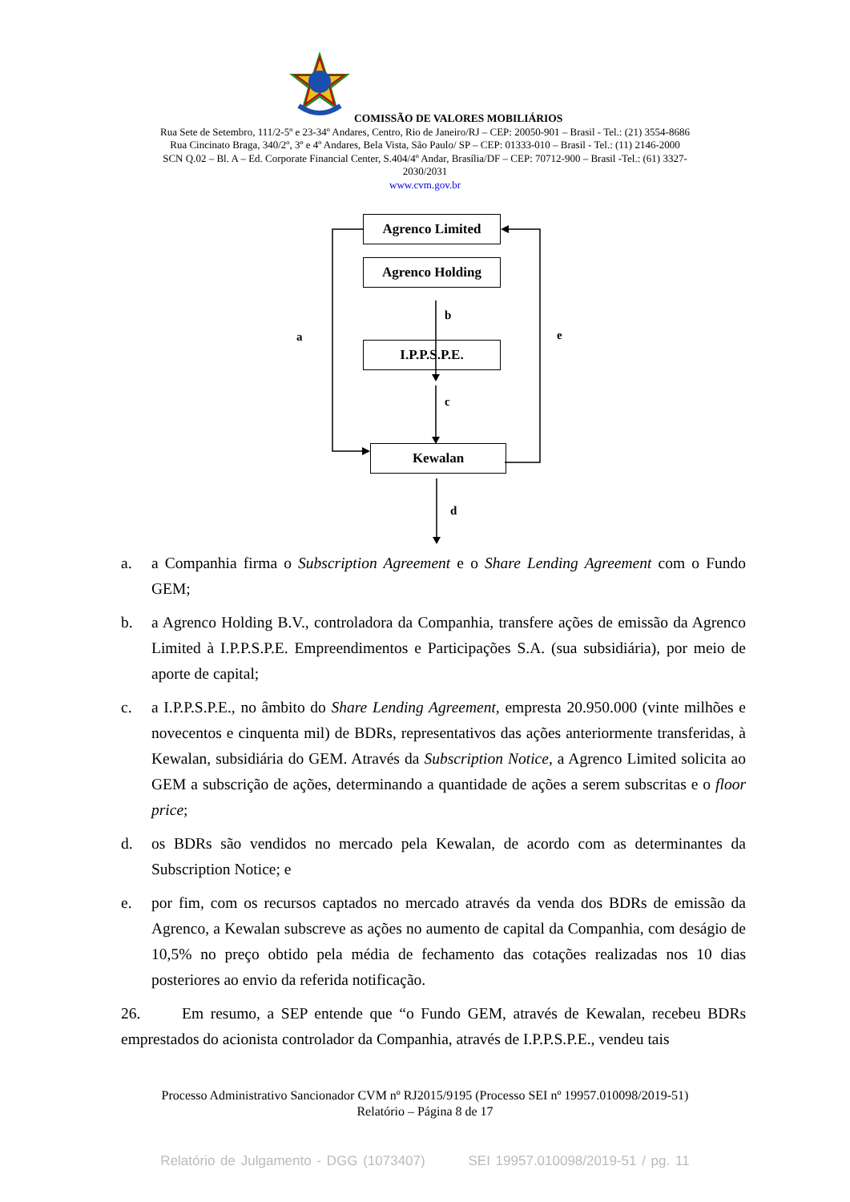COMISSÃO DE VALORES MOBILIÁRIOS
Rua Sete de Setembro, 111/2-5º e 23-34º Andares, Centro, Rio de Janeiro/RJ – CEP: 20050-901 – Brasil - Tel.: (21) 3554-8686
Rua Cincinato Braga, 340/2º, 3º e 4º Andares, Bela Vista, São Paulo/ SP – CEP: 01333-010 – Brasil - Tel.: (11) 2146-2000
SCN Q.02 – Bl. A – Ed. Corporate Financial Center, S.404/4º Andar, Brasília/DF – CEP: 70712-900 – Brasil -Tel.: (61) 3327-
2030/2031
www.cvm.gov.br
Agrenco Limited
Agrenco Holding
I.P.P.S.P.E.
Kewalan
b
a e
c
d
a. a Companhia firma o Subscription Agreement e o Share Lending Agreement com o Fundo GEM;
b. a Agrenco Holding B.V., controladora da Companhia, transfere ações de emissão da Agrenco Limited à I.P.P.S.P.E. Empreendimentos e Participações S.A. (sua subsidiária), por meio de aporte de capital;
c. a I.P.P.S.P.E., no âmbito do Share Lending Agreement, empresta 20.950.000 (vinte milhões e novecentos e cinquenta mil) de BDRs, representativos das ações anteriormente transferidas, à Kewalan, subsidiária do GEM. Através da Subscription Notice, a Agrenco Limited solicita ao GEM a subscrição de ações, determinando a quantidade de ações a serem subscritas e o floor price;
d. os BDRs são vendidos no mercado pela Kewalan, de acordo com as determinantes da Subscription Notice; e
e. por fim, com os recursos captados no mercado através da venda dos BDRs de emissão da Agrenco, a Kewalan subscreve as ações no aumento de capital da Companhia, com deságio de 10,5% no preço obtido pela média de fechamento das cotações realizadas nos 10 dias posteriores ao envio da referida notificação.
26. Em resumo, a SEP entende que “o Fundo GEM, através de Kewalan, recebeu BDRs emprestados do acionista controlador da Companhia, através de I.P.P.S.P.E., vendeu tais
Processo Administrativo Sancionador CVM nº RJ2015/9195 (Processo SEI nº 19957.010098/2019-51)
Relatório – Página 8 de 17
Relatório de Julgamento - DGG (1073407) SEI 19957.010098/2019-51 / pg. 11